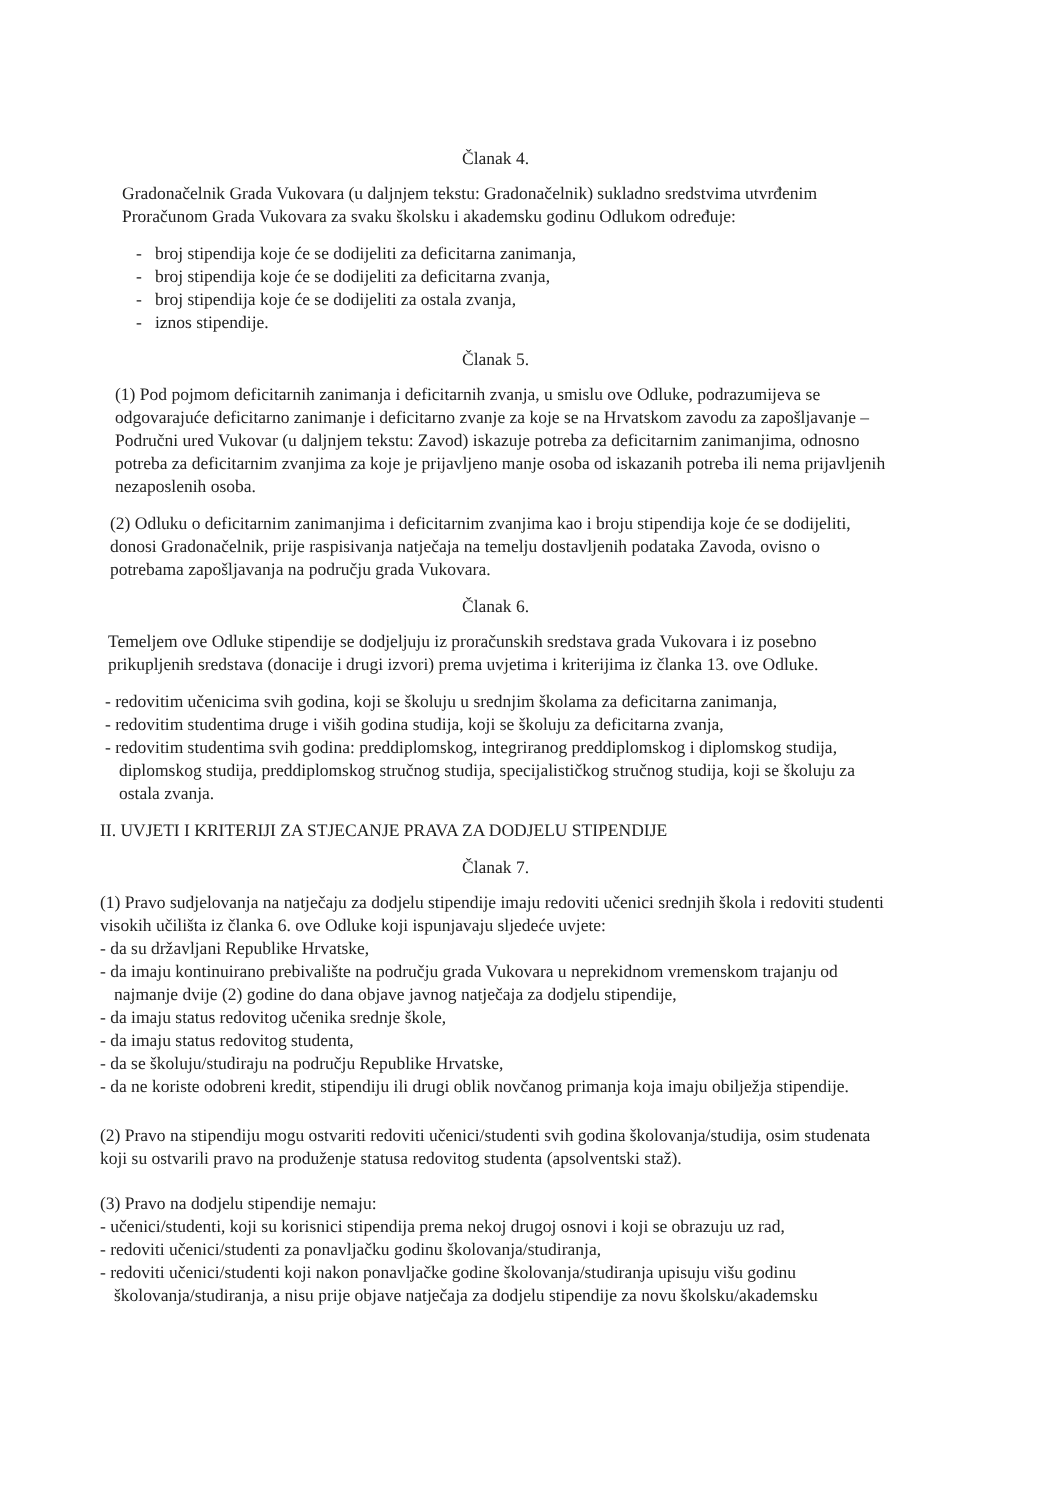Članak 4.
Gradonačelnik Grada Vukovara (u daljnjem tekstu: Gradonačelnik) sukladno sredstvima utvrđenim Proračunom Grada Vukovara za svaku školsku i akademsku godinu Odlukom određuje:
- broj stipendija koje će se dodijeliti za deficitarna zanimanja,
- broj stipendija koje će se dodijeliti za deficitarna zvanja,
- broj stipendija koje će se dodijeliti za ostala zvanja,
- iznos stipendije.
Članak 5.
(1) Pod pojmom deficitarnih zanimanja i deficitarnih zvanja, u smislu ove Odluke, podrazumijeva se odgovarajuće deficitarno zanimanje i deficitarno zvanje za koje se na Hrvatskom zavodu za zapošljavanje – Područni ured Vukovar (u daljnjem tekstu: Zavod) iskazuje potreba za deficitarnim zanimanjima, odnosno potreba za deficitarnim zvanjima za koje je prijavljeno manje osoba od iskazanih potreba ili nema prijavljenih nezaposlenih osoba.
(2) Odluku o deficitarnim zanimanjima i deficitarnim zvanjima kao i broju stipendija koje će se dodijeliti, donosi Gradonačelnik, prije raspisivanja natječaja na temelju dostavljenih podataka Zavoda, ovisno o potrebama zapošljavanja na području grada Vukovara.
Članak 6.
Temeljem ove Odluke stipendije se dodjeljuju iz proračunskih sredstava grada Vukovara i iz posebno prikupljenih sredstava (donacije i drugi izvori) prema uvjetima i kriterijima iz članka 13. ove Odluke.
- redovitim učenicima svih godina, koji se školuju u srednjim školama za deficitarna zanimanja,
- redovitim studentima druge i viših godina studija, koji se školuju za deficitarna zvanja,
- redovitim studentima svih godina: preddiplomskog, integriranog preddiplomskog i diplomskog studija, diplomskog studija, preddiplomskog stručnog studija, specijalističkog stručnog studija, koji se školuju za ostala zvanja.
II. UVJETI I KRITERIJI ZA STJECANJE PRAVA ZA DODJELU STIPENDIJE
Članak 7.
(1) Pravo sudjelovanja na natječaju za dodjelu stipendije imaju redoviti učenici srednjih škola i redoviti studenti visokih učilišta iz članka 6. ove Odluke koji ispunjavaju sljedeće uvjete:
- da su državljani Republike Hrvatske,
- da imaju kontinuirano prebivalište na području grada Vukovara u neprekidnom vremenskom trajanju od najmanje dvije (2) godine do dana objave javnog natječaja za dodjelu stipendije,
- da imaju status redovitog učenika srednje škole,
- da imaju status redovitog studenta,
- da se školuju/studiraju na području Republike Hrvatske,
- da ne koriste odobreni kredit, stipendiju ili drugi oblik novčanog primanja koja imaju obilježja stipendije.
(2) Pravo na stipendiju mogu ostvariti redoviti učenici/studenti svih godina školovanja/studija, osim studenata koji su ostvarili pravo na produženje statusa redovitog studenta (apsolventski staž).
(3) Pravo na dodjelu stipendije nemaju:
- učenici/studenti, koji su korisnici stipendija prema nekoj drugoj osnovi i koji se obrazuju uz rad,
- redoviti učenici/studenti za ponavljačku godinu školovanja/studiranja,
- redoviti učenici/studenti koji nakon ponavljačke godine školovanja/studiranja upisuju višu godinu školovanja/studiranja, a nisu prije objave natječaja za dodjelu stipendije za novu školsku/akademsku